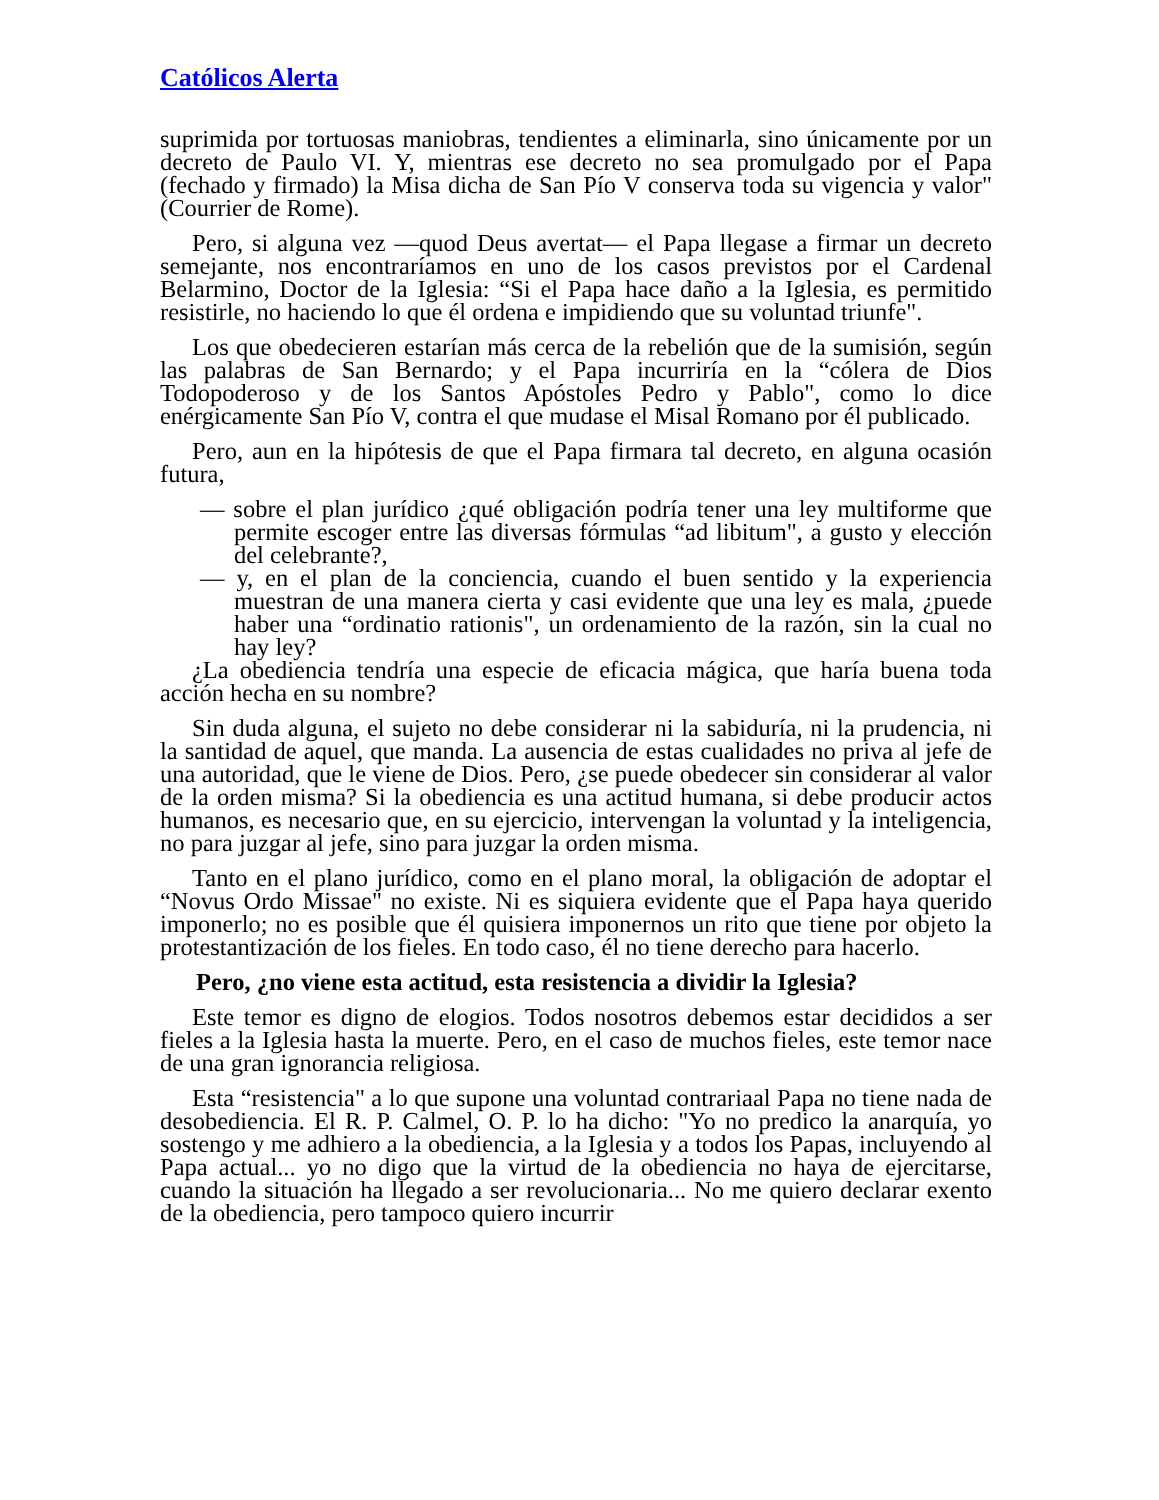Católicos Alerta
suprimida por tortuosas maniobras, tendientes a eliminarla, sino únicamente por un decreto de Paulo VI. Y, mientras ese decreto no sea promulgado por el Papa (fechado y firmado) la Misa dicha de San Pío V conserva toda su vigencia y valor" (Courrier de Rome).
Pero, si alguna vez —quod Deus avertat— el Papa llegase a firmar un decreto semejante, nos encontraríamos en uno de los casos previstos por el Cardenal Belarmino, Doctor de la Iglesia: “Si el Papa hace daño a la Iglesia, es permitido resistirle, no haciendo lo que él ordena e impidiendo que su voluntad triunfe".
Los que obedecieren estarían más cerca de la rebelión que de la sumisión, según las palabras de San Bernardo; y el Papa incurriría en la “cólera de Dios Todopoderoso y de los Santos Apóstoles Pedro y Pablo", como lo dice enérgicamente San Pío V, contra el que mudase el Misal Romano por él publicado.
Pero, aun en la hipótesis de que el Papa firmara tal decreto, en alguna ocasión futura,
— sobre el plan jurídico ¿qué obligación podría tener una ley multiforme que permite escoger entre las diversas fórmulas “ad libitum", a gusto y elección del celebrante?,
— y, en el plan de la conciencia, cuando el buen sentido y la experiencia muestran de una manera cierta y casi evidente que una ley es mala, ¿puede haber una “ordinatio rationis", un ordenamiento de la razón, sin la cual no hay ley?
¿La obediencia tendría una especie de eficacia mágica, que haría buena toda acción hecha en su nombre?
Sin duda alguna, el sujeto no debe considerar ni la sabiduría, ni la prudencia, ni la santidad de aquel, que manda. La ausencia de estas cualidades no priva al jefe de una autoridad, que le viene de Dios. Pero, ¿se puede obedecer sin considerar al valor de la orden misma? Si la obediencia es una actitud humana, si debe producir actos humanos, es necesario que, en su ejercicio, intervengan la voluntad y la inteligencia, no para juzgar al jefe, sino para juzgar la orden misma.
Tanto en el plano jurídico, como en el plano moral, la obligación de adoptar el “Novus Ordo Missae" no existe. Ni es siquiera evidente que el Papa haya querido imponerlo; no es posible que él quisiera imponernos un rito que tiene por objeto la protestantización de los fieles. En todo caso, él no tiene derecho para hacerlo.
Pero, ¿no viene esta actitud, esta resistencia a dividir la Iglesia?
Este temor es digno de elogios. Todos nosotros debemos estar decididos a ser fieles a la Iglesia hasta la muerte. Pero, en el caso de muchos fieles, este temor nace de una gran ignorancia religiosa.
Esta “resistencia" a lo que supone una voluntad contrariaal Papa no tiene nada de desobediencia. El R. P. Calmel, O. P. lo ha dicho: "Yo no predico la anarquía, yo sostengo y me adhiero a la obediencia, a la Iglesia y a todos los Papas, incluyendo al Papa actual... yo no digo que la virtud de la obediencia no haya de ejercitarse, cuando la situación ha llegado a ser revolucionaria... No me quiero declarar exento de la obediencia, pero tampoco quiero incurrir